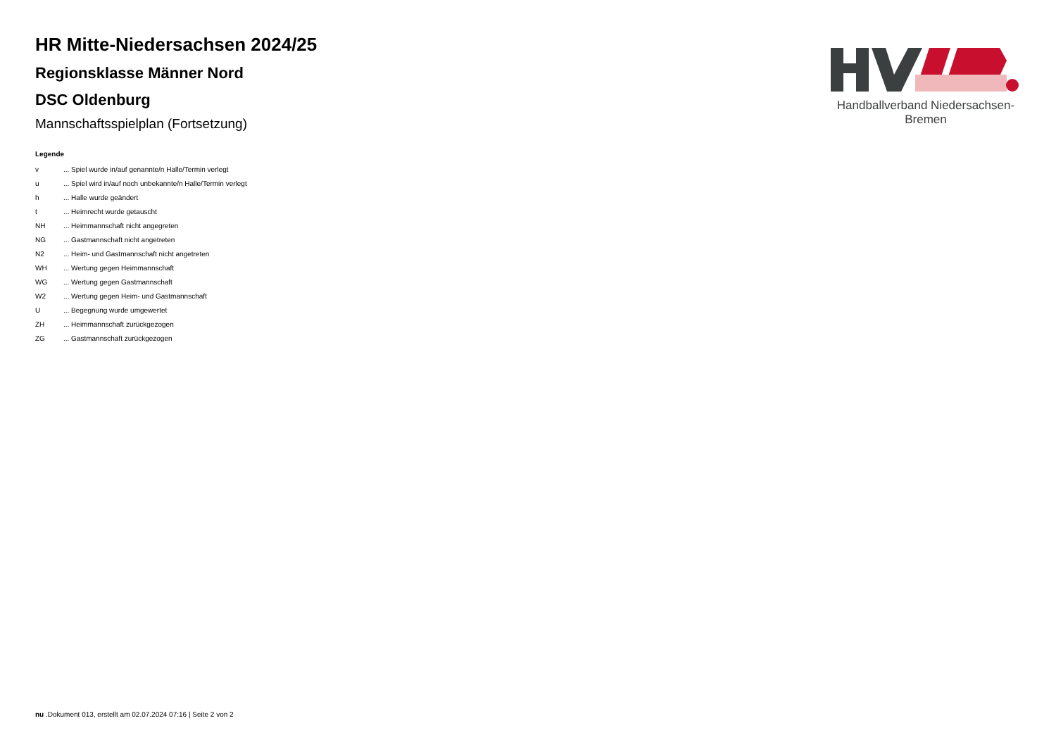Handballverband Niedersachsen-Bremen
HR Mitte-Niedersachsen 2024/25
Regionsklasse Männer Nord
DSC Oldenburg
Mannschaftsspielplan (Fortsetzung)
Legende
| v | ... Spiel wurde in/auf genannte/n Halle/Termin verlegt |
| u | ... Spiel wird in/auf noch unbekannte/n Halle/Termin verlegt |
| h | ... Halle wurde geändert |
| t | ... Heimrecht wurde getauscht |
| NH | ... Heimmannschaft nicht angegreten |
| NG | ... Gastmannschaft nicht angetreten |
| N2 | ... Heim- und Gastmannschaft nicht angetreten |
| WH | ... Wertung gegen Heimmannschaft |
| WG | ... Wertung gegen Gastmannschaft |
| W2 | ... Wertung gegen Heim- und Gastmannschaft |
| U | ... Begegnung wurde umgewertet |
| ZH | ... Heimmannschaft zurückgezogen |
| ZG | ... Gastmannschaft zurückgezogen |
nu .Dokument 013, erstellt am 02.07.2024 07:16 | Seite 2 von 2